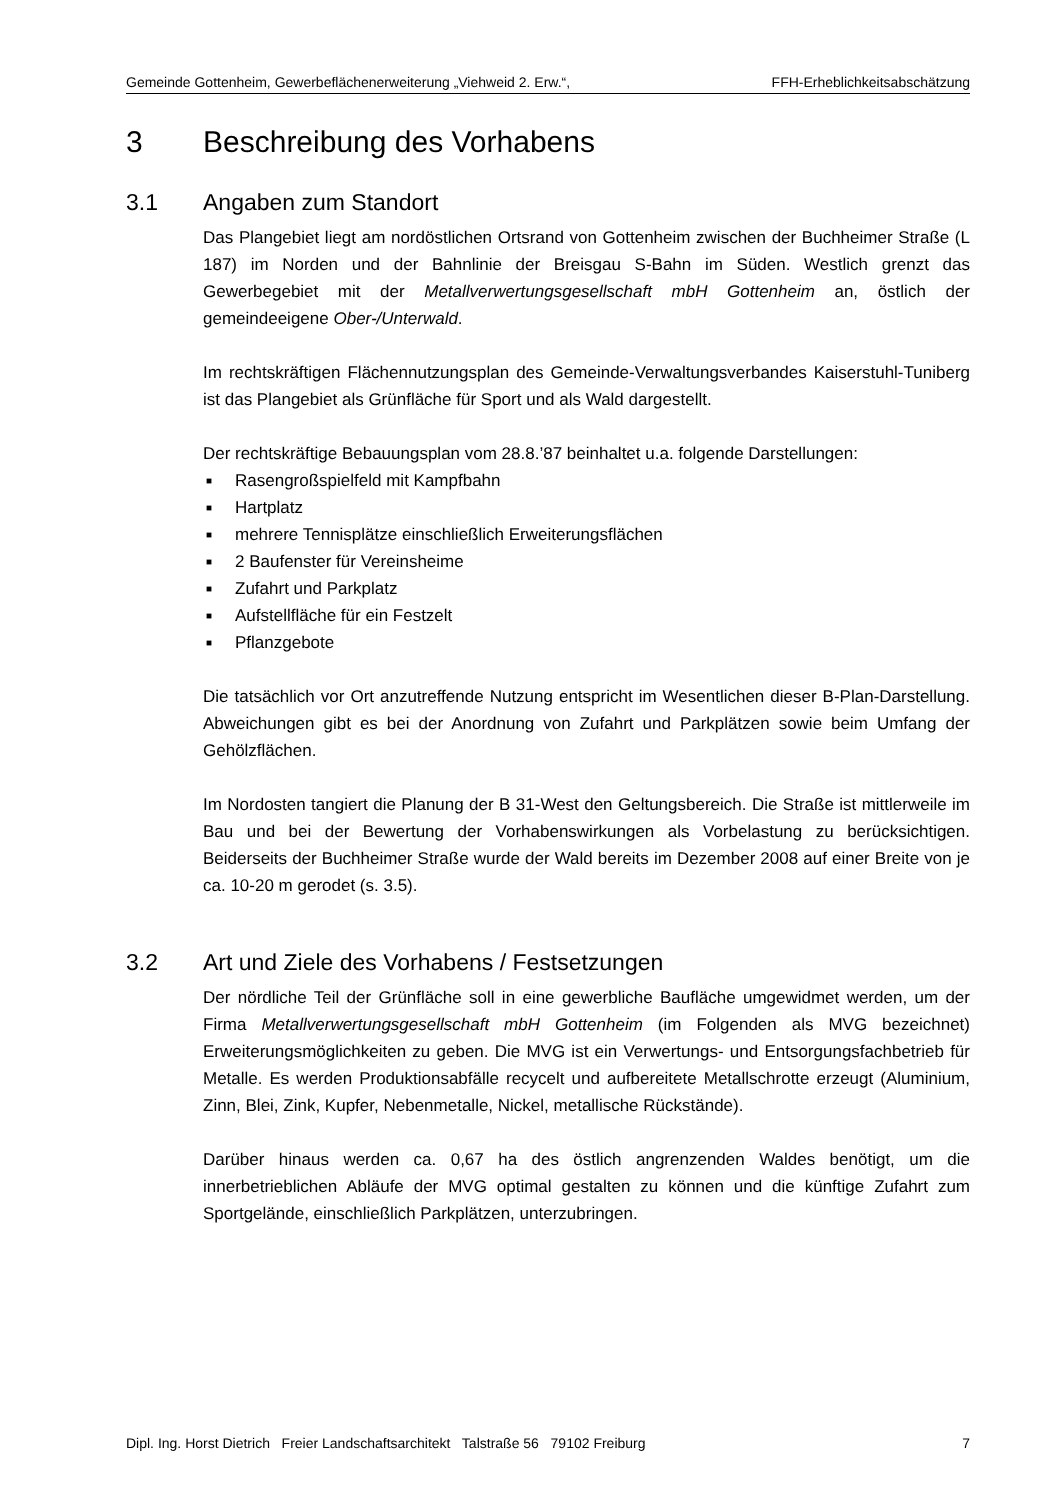Gemeinde Gottenheim, Gewerbeflächenerweiterung „Viehweid 2. Erw.“, FFH-Erheblichkeitsabschätzung
3 Beschreibung des Vorhabens
3.1 Angaben zum Standort
Das Plangebiet liegt am nordöstlichen Ortsrand von Gottenheim zwischen der Buchheimer Straße (L 187) im Norden und der Bahnlinie der Breisgau S-Bahn im Süden. Westlich grenzt das Gewerbegebiet mit der Metallverwertungsgesellschaft mbH Gottenheim an, östlich der gemeindeeigene Ober-/Unterwald.
Im rechtskräftigen Flächennutzungsplan des Gemeinde-Verwaltungsverbandes Kaiserstuhl-Tuniberg ist das Plangebiet als Grünfläche für Sport und als Wald dargestellt.
Der rechtskräftige Bebauungsplan vom 28.8.’87 beinhaltet u.a. folgende Darstellungen:
■ Rasengroßspielfeld mit Kampfbahn
■ Hartplatz
■ mehrere Tennisplätze einschließlich Erweiterungsflächen
■ 2 Baufenster für Vereinsheime
■ Zufahrt und Parkplatz
■ Aufstellfläche für ein Festzelt
■ Pflanzgebote
Die tatsächlich vor Ort anzutreffende Nutzung entspricht im Wesentlichen dieser B-Plan-Darstellung. Abweichungen gibt es bei der Anordnung von Zufahrt und Parkplätzen sowie beim Umfang der Gehölzflächen.
Im Nordosten tangiert die Planung der B 31-West den Geltungsbereich. Die Straße ist mittlerweile im Bau und bei der Bewertung der Vorhabenswirkungen als Vorbelastung zu berücksichtigen. Beiderseits der Buchheimer Straße wurde der Wald bereits im Dezember 2008 auf einer Breite von je ca. 10-20 m gerodet (s. 3.5).
3.2 Art und Ziele des Vorhabens / Festsetzungen
Der nördliche Teil der Grünfläche soll in eine gewerbliche Baufläche umgewidmet werden, um der Firma Metallverwertungsgesellschaft mbH Gottenheim (im Folgenden als MVG bezeichnet) Erweiterungsmöglichkeiten zu geben. Die MVG ist ein Verwertungs- und Entsorgungsfachbetrieb für Metalle. Es werden Produktionsabfälle recycelt und aufbereitete Metallschrotte erzeugt (Aluminium, Zinn, Blei, Zink, Kupfer, Nebenmetalle, Nickel, metallische Rückstände).
Darüber hinaus werden ca. 0,67 ha des östlich angrenzenden Waldes benötigt, um die innerbetrieblichen Abläufe der MVG optimal gestalten zu können und die künftige Zufahrt zum Sportgelände, einschließlich Parkplätzen, unterzubringen.
Dipl. Ing. Horst Dietrich Freier Landschaftsarchitekt Talstraße 56 79102 Freiburg 7